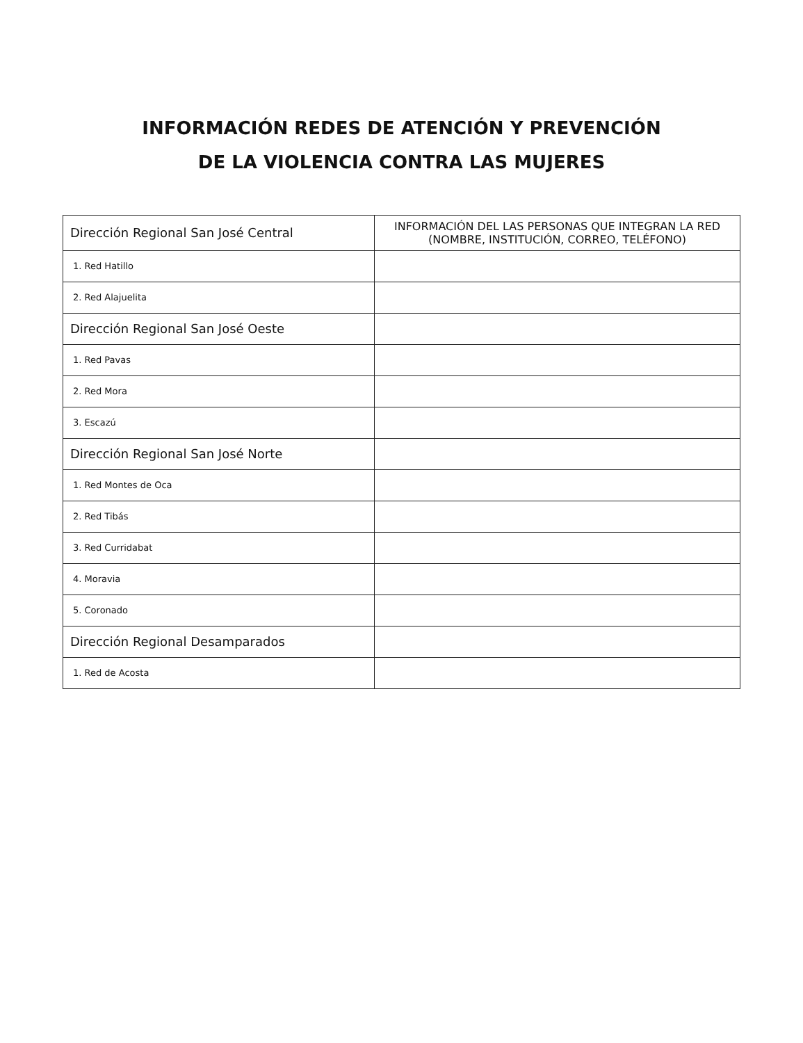INFORMACIÓN REDES DE ATENCIÓN Y PREVENCIÓN
DE LA VIOLENCIA CONTRA LAS MUJERES
| Dirección Regional San José Central | INFORMACIÓN DEL LAS PERSONAS QUE INTEGRAN LA RED (NOMBRE, INSTITUCIÓN, CORREO, TELÉFONO) |
| --- | --- |
| 1. Red Hatillo | |
| 2. Red Alajuelita | |
| Dirección Regional San José Oeste | |
| 1. Red Pavas | |
| 2. Red Mora | |
| 3. Escazú | |
| Dirección Regional San José Norte | |
| 1. Red Montes de Oca | |
| 2. Red Tibás | |
| 3. Red Curridabat | |
| 4. Moravia | |
| 5. Coronado | |
| Dirección Regional Desamparados | |
| 1. Red de Acosta | |